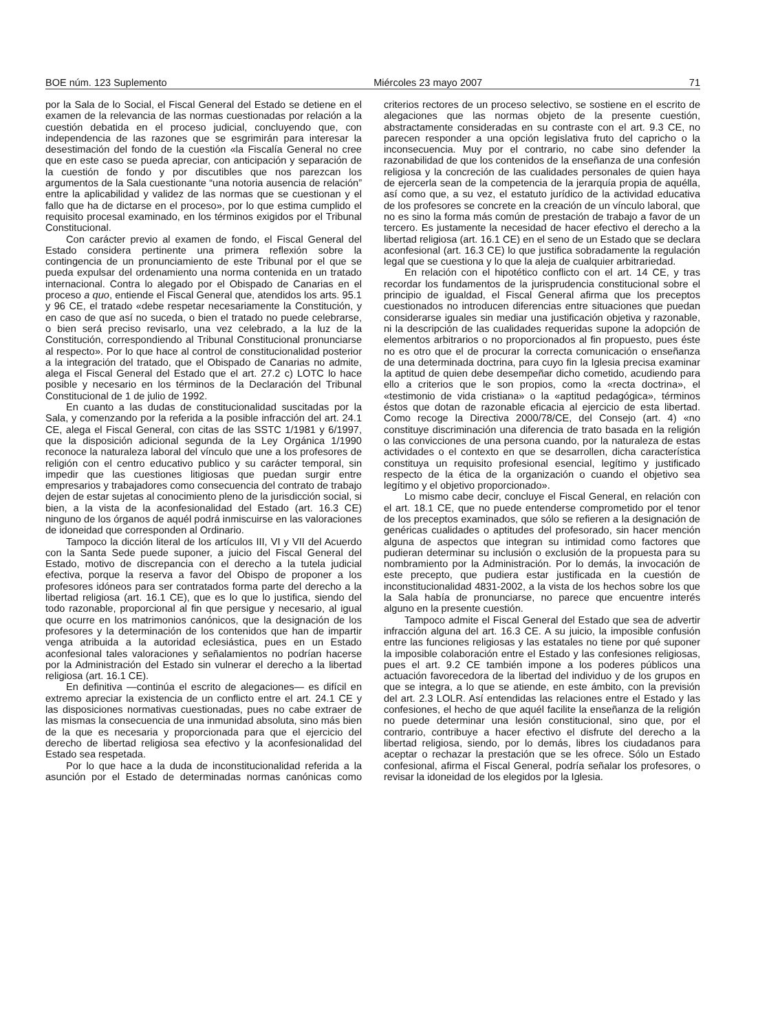BOE núm. 123 Suplemento Miércoles 23 mayo 2007 71
por la Sala de lo Social, el Fiscal General del Estado se detiene en el examen de la relevancia de las normas cuestionadas por relación a la cuestión debatida en el proceso judicial, concluyendo que, con independencia de las razones que se esgrimirán para interesar la desestimación del fondo de la cuestión «la Fiscalía General no cree que en este caso se pueda apreciar, con anticipación y separación de la cuestión de fondo y por discutibles que nos parezcan los argumentos de la Sala cuestionante “una notoria ausencia de relación” entre la aplicabilidad y validez de las normas que se cuestionan y el fallo que ha de dictarse en el proceso», por lo que estima cumplido el requisito procesal examinado, en los términos exigidos por el Tribunal Constitucional.
Con carácter previo al examen de fondo, el Fiscal General del Estado considera pertinente una primera reflexión sobre la contingencia de un pronunciamiento de este Tribunal por el que se pueda expulsar del ordenamiento una norma contenida en un tratado internacional. Contra lo alegado por el Obispado de Canarias en el proceso a quo, entiende el Fiscal General que, atendidos los arts. 95.1 y 96 CE, el tratado «debe respetar necesariamente la Constitución, y en caso de que así no suceda, o bien el tratado no puede celebrarse, o bien será preciso revisarlo, una vez celebrado, a la luz de la Constitución, correspondiendo al Tribunal Constitucional pronunciarse al respecto». Por lo que hace al control de constitucionalidad posterior a la integración del tratado, que el Obispado de Canarias no admite, alega el Fiscal General del Estado que el art. 27.2 c) LOTC lo hace posible y necesario en los términos de la Declaración del Tribunal Constitucional de 1 de julio de 1992.
En cuanto a las dudas de constitucionalidad suscitadas por la Sala, y comenzando por la referida a la posible infracción del art. 24.1 CE, alega el Fiscal General, con citas de las SSTC 1/1981 y 6/1997, que la disposición adicional segunda de la Ley Orgánica 1/1990 reconoce la naturaleza laboral del vínculo que une a los profesores de religión con el centro educativo publico y su carácter temporal, sin impedir que las cuestiones litigiosas que puedan surgir entre empresarios y trabajadores como consecuencia del contrato de trabajo dejen de estar sujetas al conocimiento pleno de la jurisdicción social, si bien, a la vista de la aconfesionalidad del Estado (art. 16.3 CE) ninguno de los órganos de aquél podrá inmiscuirse en las valoraciones de idoneidad que corresponden al Ordinario.
Tampoco la dicción literal de los artículos III, VI y VII del Acuerdo con la Santa Sede puede suponer, a juicio del Fiscal General del Estado, motivo de discrepancia con el derecho a la tutela judicial efectiva, porque la reserva a favor del Obispo de proponer a los profesores idóneos para ser contratados forma parte del derecho a la libertad religiosa (art. 16.1 CE), que es lo que lo justifica, siendo del todo razonable, proporcional al fin que persigue y necesario, al igual que ocurre en los matrimonios canónicos, que la designación de los profesores y la determinación de los contenidos que han de impartir venga atribuida a la autoridad eclesiástica, pues en un Estado aconfesional tales valoraciones y señalamientos no podrían hacerse por la Administración del Estado sin vulnerar el derecho a la libertad religiosa (art. 16.1 CE).
En definitiva —continúa el escrito de alegaciones— es difícil en extremo apreciar la existencia de un conflicto entre el art. 24.1 CE y las disposiciones normativas cuestionadas, pues no cabe extraer de las mismas la consecuencia de una inmunidad absoluta, sino más bien de la que es necesaria y proporcionada para que el ejercicio del derecho de libertad religiosa sea efectivo y la aconfesionalidad del Estado sea respetada.
Por lo que hace a la duda de inconstitucionalidad referida a la asunción por el Estado de determinadas normas canónicas como criterios rectores de un proceso selectivo, se sostiene en el escrito de alegaciones que las normas objeto de la presente cuestión, abstractamente consideradas en su contraste con el art. 9.3 CE, no parecen responder a una opción legislativa fruto del capricho o la inconsecuencia. Muy por el contrario, no cabe sino defender la razonabilidad de que los contenidos de la enseñanza de una confesión religiosa y la concreción de las cualidades personales de quien haya de ejercerla sean de la competencia de la jerarquía propia de aquélla, así como que, a su vez, el estatuto jurídico de la actividad educativa de los profesores se concrete en la creación de un vínculo laboral, que no es sino la forma más común de prestación de trabajo a favor de un tercero. Es justamente la necesidad de hacer efectivo el derecho a la libertad religiosa (art. 16.1 CE) en el seno de un Estado que se declara aconfesional (art. 16.3 CE) lo que justifica sobradamente la regulación legal que se cuestiona y lo que la aleja de cualquier arbitrariedad.
En relación con el hipotético conflicto con el art. 14 CE, y tras recordar los fundamentos de la jurisprudencia constitucional sobre el principio de igualdad, el Fiscal General afirma que los preceptos cuestionados no introducen diferencias entre situaciones que puedan considerarse iguales sin mediar una justificación objetiva y razonable, ni la descripción de las cualidades requeridas supone la adopción de elementos arbitrarios o no proporcionados al fin propuesto, pues éste no es otro que el de procurar la correcta comunicación o enseñanza de una determinada doctrina, para cuyo fin la Iglesia precisa examinar la aptitud de quien debe desempeñar dicho cometido, acudiendo para ello a criterios que le son propios, como la «recta doctrina», el «testimonio de vida cristiana» o la «aptitud pedagógica», términos éstos que dotan de razonable eficacia al ejercicio de esta libertad. Como recoge la Directiva 2000/78/CE, del Consejo (art. 4) «no constituye discriminación una diferencia de trato basada en la religión o las convicciones de una persona cuando, por la naturaleza de estas actividades o el contexto en que se desarrollen, dicha característica constituya un requisito profesional esencial, legítimo y justificado respecto de la ética de la organización o cuando el objetivo sea legítimo y el objetivo proporcionado».
Lo mismo cabe decir, concluye el Fiscal General, en relación con el art. 18.1 CE, que no puede entenderse comprometido por el tenor de los preceptos examinados, que sólo se refieren a la designación de genéricas cualidades o aptitudes del profesorado, sin hacer mención alguna de aspectos que integran su intimidad como factores que pudieran determinar su inclusión o exclusión de la propuesta para su nombramiento por la Administración. Por lo demás, la invocación de este precepto, que pudiera estar justificada en la cuestión de inconstitucionalidad 4831-2002, a la vista de los hechos sobre los que la Sala había de pronunciarse, no parece que encuentre interés alguno en la presente cuestión.
Tampoco admite el Fiscal General del Estado que sea de advertir infracción alguna del art. 16.3 CE. A su juicio, la imposible confusión entre las funciones religiosas y las estatales no tiene por qué suponer la imposible colaboración entre el Estado y las confesiones religiosas, pues el art. 9.2 CE también impone a los poderes públicos una actuación favorecedora de la libertad del individuo y de los grupos en que se integra, a lo que se atiende, en este ámbito, con la previsión del art. 2.3 LOLR. Así entendidas las relaciones entre el Estado y las confesiones, el hecho de que aquél facilite la enseñanza de la religión no puede determinar una lesión constitucional, sino que, por el contrario, contribuye a hacer efectivo el disfrute del derecho a la libertad religiosa, siendo, por lo demás, libres los ciudadanos para aceptar o rechazar la prestación que se les ofrece. Sólo un Estado confesional, afirma el Fiscal General, podría señalar los profesores, o revisar la idoneidad de los elegidos por la Iglesia.